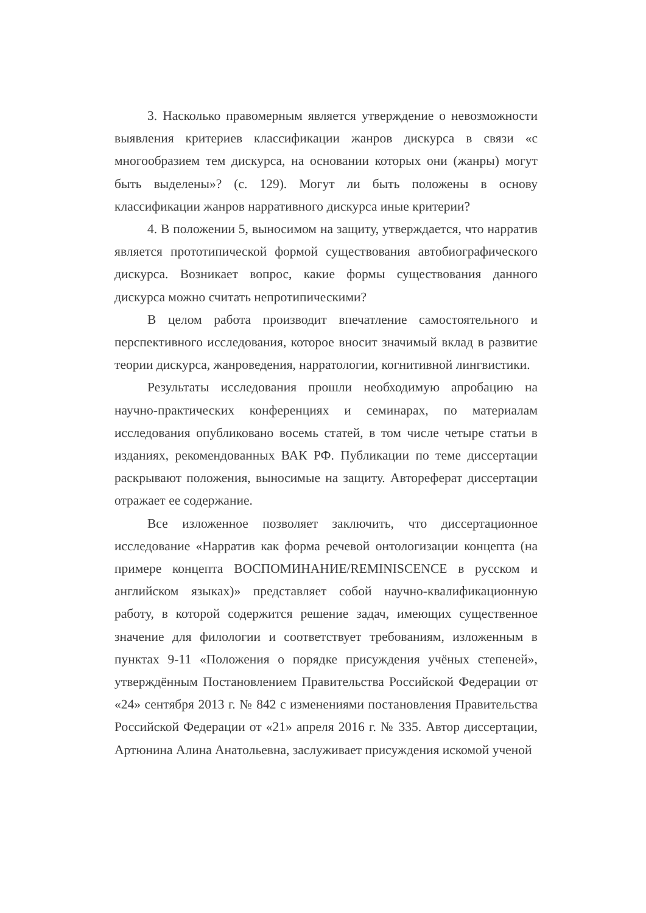3. Насколько правомерным является утверждение о невозможности выявления критериев классификации жанров дискурса в связи «с многообразием тем дискурса, на основании которых они (жанры) могут быть выделены»? (с. 129). Могут ли быть положены в основу классификации жанров нарративного дискурса иные критерии?
4. В положении 5, выносимом на защиту, утверждается, что нарратив является прототипической формой существования автобиографического дискурса. Возникает вопрос, какие формы существования данного дискурса можно считать непротипическими?
В целом работа производит впечатление самостоятельного и перспективного исследования, которое вносит значимый вклад в развитие теории дискурса, жанроведения, нарратологии, когнитивной лингвистики.
Результаты исследования прошли необходимую апробацию на научно-практических конференциях и семинарах, по материалам исследования опубликовано восемь статей, в том числе четыре статьи в изданиях, рекомендованных ВАК РФ. Публикации по теме диссертации раскрывают положения, выносимые на защиту. Автореферат диссертации отражает ее содержание.
Все изложенное позволяет заключить, что диссертационное исследование «Нарратив как форма речевой онтологизации концепта (на примере концепта ВОСПОМИНАНИЕ/REMINISCENCE в русском и английском языках)» представляет собой научно-квалификационную работу, в которой содержится решение задач, имеющих существенное значение для филологии и соответствует требованиям, изложенным в пунктах 9-11 «Положения о порядке присуждения учёных степеней», утверждённым Постановлением Правительства Российской Федерации от «24» сентября 2013 г. № 842 с изменениями постановления Правительства Российской Федерации от «21» апреля 2016 г. № 335. Автор диссертации, Артюнина Алина Анатольевна, заслуживает присуждения искомой ученой